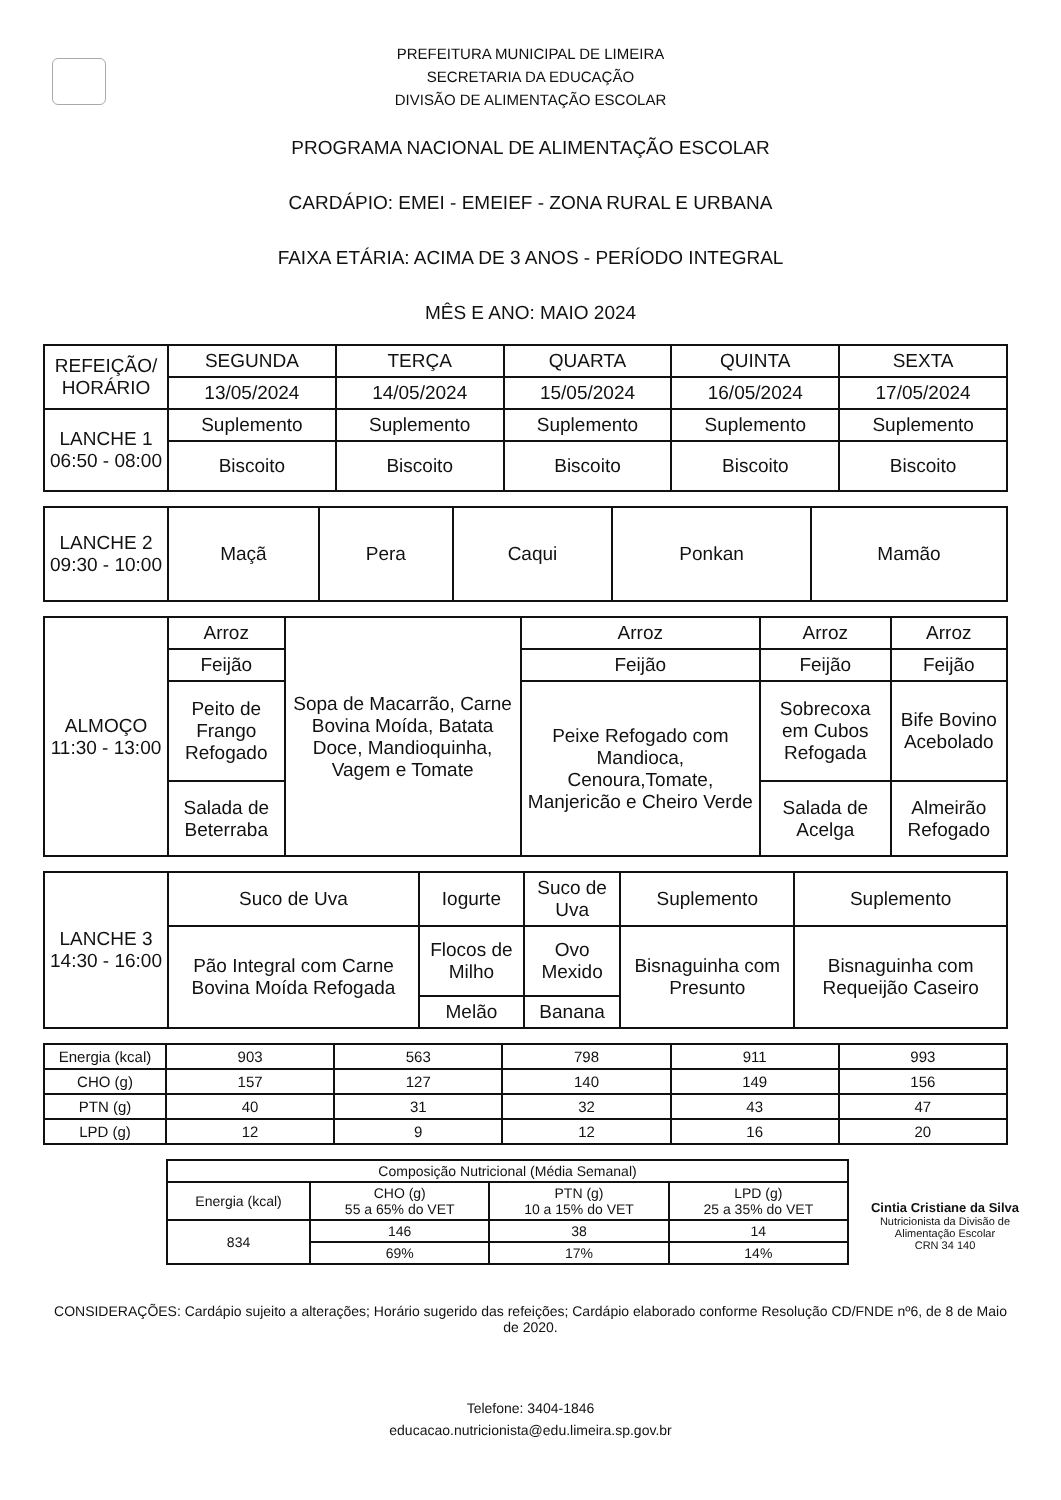PREFEITURA MUNICIPAL DE LIMEIRA
SECRETARIA DA EDUCAÇÃO
DIVISÃO DE ALIMENTAÇÃO ESCOLAR
PROGRAMA NACIONAL DE ALIMENTAÇÃO ESCOLAR
CARDÁPIO: EMEI - EMEIEF - ZONA RURAL E URBANA
FAIXA ETÁRIA: ACIMA DE 3 ANOS - PERÍODO INTEGRAL
MÊS E ANO: MAIO 2024
| REFEIÇÃO/ HORÁRIO | SEGUNDA | TERÇA | QUARTA | QUINTA | SEXTA |
| --- | --- | --- | --- | --- | --- |
| | 13/05/2024 | 14/05/2024 | 15/05/2024 | 16/05/2024 | 17/05/2024 |
| LANCHE 1 06:50 - 08:00 | Suplemento | Suplemento | Suplemento | Suplemento | Suplemento |
| | Biscoito | Biscoito | Biscoito | Biscoito | Biscoito |
| LANCHE 2 09:30 - 10:00 | Maçã | Pera | Caqui | Ponkan | Mamão |
| ALMOÇO 11:30 - 13:00 | Arroz | Sopa de Macarrão, Carne Bovina Moída, Batata Doce, Mandioquinha, Vagem e Tomate | Arroz | Arroz | Arroz |
| | Feijão | | Feijão | Feijão | Feijão |
| | Peito de Frango Refogado | | Peixe Refogado com Mandioca, Cenoura,Tomate, Manjericão e Cheiro Verde | Sobrecoxa em Cubos Refogada | Bife Bovino Acebolado |
| | Salada de Beterraba | | | Salada de Acelga | Almeirão Refogado |
| LANCHE 3 14:30 - 16:00 | Suco de Uva | Iogurte | Suco de Uva | Suplemento | Suplemento |
| | Pão Integral com Carne Bovina Moída Refogada | Flocos de Milho | Ovo Mexido | Bisnaguinha com Presunto | Bisnaguinha com Requeijão Caseiro |
| | | Melão | Banana | | |
| Energia (kcal) | 903 | 563 | 798 | 911 | 993 |
| CHO (g) | 157 | 127 | 140 | 149 | 156 |
| PTN (g) | 40 | 31 | 32 | 43 | 47 |
| LPD (g) | 12 | 9 | 12 | 16 | 20 |
| Composição Nutricional (Média Semanal) | | | |
| Energia (kcal) | CHO (g) 55 a 65% do VET | PTN (g) 10 a 15% do VET | LPD (g) 25 a 35% do VET |
| 834 | 146 | 38 | 14 |
| | 69% | 17% | 14% |
Cintia Cristiane da Silva
Nutricionista da Divisão de
Alimentação Escolar
CRN 34 140
CONSIDERAÇÕES: Cardápio sujeito a alterações; Horário sugerido das refeições; Cardápio elaborado conforme Resolução CD/FNDE nº6, de 8 de Maio de 2020.
Telefone: 3404-1846
educacao.nutricionista@edu.limeira.sp.gov.br